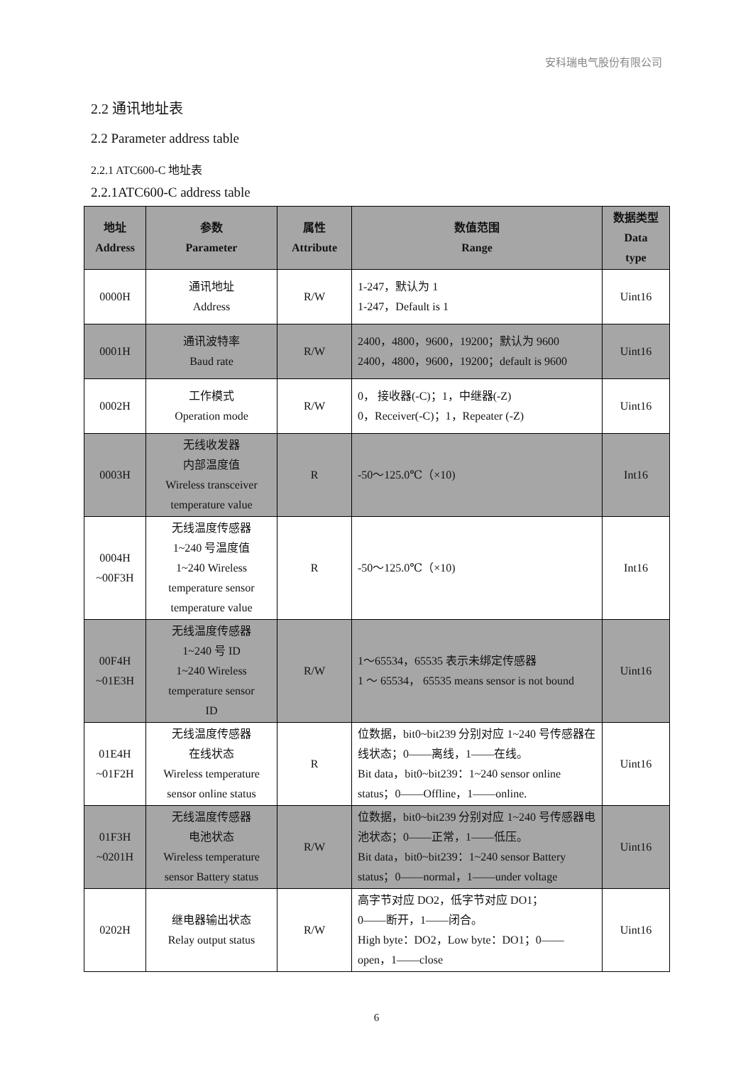安科瑞电气股份有限公司
2.2 通讯地址表
2.2 Parameter address table
2.2.1 ATC600-C 地址表
2.2.1ATC600-C address table
| 地址 Address | 参数 Parameter | 属性 Attribute | 数值范围 Range | 数据类型 Data type |
| --- | --- | --- | --- | --- |
| 0000H | 通讯地址 Address | R/W | 1-247，默认为 1 1-247，Default is 1 | Uint16 |
| 0001H | 通讯波特率 Baud rate | R/W | 2400，4800，9600，19200；默认为 9600 2400，4800，9600，19200；default is 9600 | Uint16 |
| 0002H | 工作模式 Operation mode | R/W | 0， 接收器(-C)；1，中继器(-Z) 0，Receiver(-C)；1，Repeater (-Z) | Uint16 |
| 0003H | 无线收发器 内部温度值 Wireless transceiver temperature value | R | -50～125.0℃（×10) | Int16 |
| 0004H ~00F3H | 无线温度传感器 1~240 号温度值 1~240 Wireless temperature sensor temperature value | R | -50～125.0℃（×10) | Int16 |
| 00F4H ~01E3H | 无线温度传感器 1~240 号 ID 1~240 Wireless temperature sensor ID | R/W | 1～65534，65535 表示未绑定传感器 1 ～ 65534， 65535 means sensor is not bound | Uint16 |
| 01E4H ~01F2H | 无线温度传感器 在线状态 Wireless temperature sensor online status | R | 位数据，bit0~bit239 分别对应 1~240 号传感器在线状态；0——离线，1——在线。 Bit data，bit0~bit239：1~240 sensor online status；0——Offline，1——online. | Uint16 |
| 01F3H ~0201H | 无线温度传感器 电池状态 Wireless temperature sensor Battery status | R/W | 位数据，bit0~bit239 分别对应 1~240 号传感器电池状态；0——正常，1——低压。 Bit data，bit0~bit239：1~240 sensor Battery status；0——normal，1——under voltage | Uint16 |
| 0202H | 继电器输出状态 Relay output status | R/W | 高字节对应 DO2，低字节对应 DO1； 0——断开，1——闭合。 High byte：DO2，Low byte：DO1；0——open，1——close | Uint16 |
6